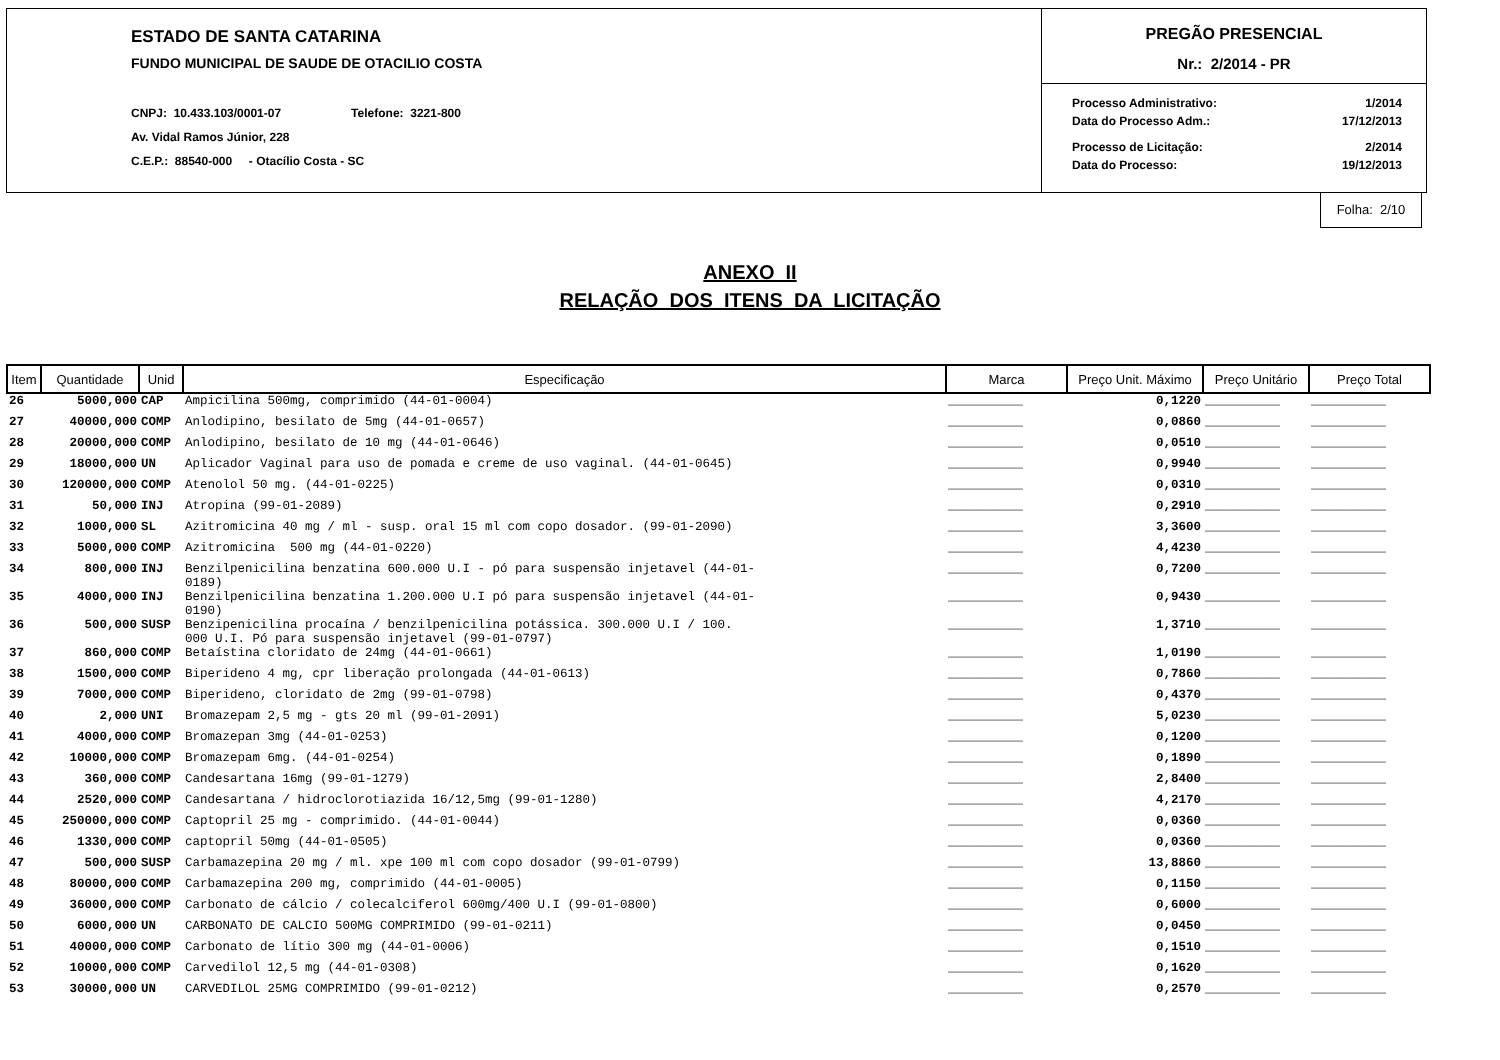ESTADO DE SANTA CATARINA
FUNDO MUNICIPAL DE SAUDE DE OTACILIO COSTA
CNPJ: 10.433.103/0001-07 Telefone: 3221-800
Av. Vidal Ramos Júnior, 228
C.E.P.: 88540-000 - Otacílio Costa - SC
PREGÃO PRESENCIAL
Nr.: 2/2014 - PR
| Processo Administrativo: | 1/2014 |
| Data do Processo Adm.: | 17/12/2013 |
| Processo de Licitação: | 2/2014 |
| Data do Processo: | 19/12/2013 |
Folha: 2/10
ANEXO II
RELAÇÃO DOS ITENS DA LICITAÇÃO
| Item | Quantidade | Unid | Especificação | Marca | Preço Unit. Máximo | Preço Unitário | Preço Total |
| --- | --- | --- | --- | --- | --- | --- | --- |
| 26 | 5000,000 | CAP | Ampicilina 500mg, comprimido (44-01-0004) | __________ | 0,1220 | __________ | __________ |
| 27 | 40000,000 | COMP | Anlodipino, besilato de 5mg (44-01-0657) | __________ | 0,0860 | __________ | __________ |
| 28 | 20000,000 | COMP | Anlodipino, besilato de 10 mg (44-01-0646) | __________ | 0,0510 | __________ | __________ |
| 29 | 18000,000 | UN | Aplicador Vaginal para uso de pomada e creme de uso vaginal. (44-01-0645) | __________ | 0,9940 | __________ | __________ |
| 30 | 120000,000 | COMP | Atenolol 50 mg. (44-01-0225) | __________ | 0,0310 | __________ | __________ |
| 31 | 50,000 | INJ | Atropina (99-01-2089) | __________ | 0,2910 | __________ | __________ |
| 32 | 1000,000 | SL | Azitromicina 40 mg / ml - susp. oral 15 ml com copo dosador. (99-01-2090) | __________ | 3,3600 | __________ | __________ |
| 33 | 5000,000 | COMP | Azitromicina 500 mg (44-01-0220) | __________ | 4,4230 | __________ | __________ |
| 34 | 800,000 | INJ | Benzilpenicilina benzatina 600.000 U.I - pó para suspensão injetavel (44-01- 0189) | __________ | 0,7200 | __________ | __________ |
| 35 | 4000,000 | INJ | Benzilpenicilina benzatina 1.200.000 U.I pó para suspensão injetavel (44-01- 0190) | __________ | 0,9430 | __________ | __________ |
| 36 | 500,000 | SUSP | Benzipenicilina procaína / benzilpenicilina potássica. 300.000 U.I / 100. 000 U.I. Pó para suspensão injetavel (99-01-0797) | __________ | 1,3710 | __________ | __________ |
| 37 | 860,000 | COMP | Betaístina cloridato de 24mg (44-01-0661) | __________ | 1,0190 | __________ | __________ |
| 38 | 1500,000 | COMP | Biperideno 4 mg, cpr liberação prolongada (44-01-0613) | __________ | 0,7860 | __________ | __________ |
| 39 | 7000,000 | COMP | Biperideno, cloridato de 2mg (99-01-0798) | __________ | 0,4370 | __________ | __________ |
| 40 | 2,000 | UNI | Bromazepam 2,5 mg - gts 20 ml (99-01-2091) | __________ | 5,0230 | __________ | __________ |
| 41 | 4000,000 | COMP | Bromazepan 3mg (44-01-0253) | __________ | 0,1200 | __________ | __________ |
| 42 | 10000,000 | COMP | Bromazepam 6mg. (44-01-0254) | __________ | 0,1890 | __________ | __________ |
| 43 | 360,000 | COMP | Candesartana 16mg (99-01-1279) | __________ | 2,8400 | __________ | __________ |
| 44 | 2520,000 | COMP | Candesartana / hidroclorotiazida 16/12,5mg (99-01-1280) | __________ | 4,2170 | __________ | __________ |
| 45 | 250000,000 | COMP | Captopril 25 mg - comprimido. (44-01-0044) | __________ | 0,0360 | __________ | __________ |
| 46 | 1330,000 | COMP | captopril 50mg (44-01-0505) | __________ | 0,0360 | __________ | __________ |
| 47 | 500,000 | SUSP | Carbamazepina 20 mg / ml. xpe 100 ml com copo dosador (99-01-0799) | __________ | 13,8860 | __________ | __________ |
| 48 | 80000,000 | COMP | Carbamazepina 200 mg, comprimido (44-01-0005) | __________ | 0,1150 | __________ | __________ |
| 49 | 36000,000 | COMP | Carbonato de cálcio / colecalciferol 600mg/400 U.I (99-01-0800) | __________ | 0,6000 | __________ | __________ |
| 50 | 6000,000 | UN | CARBONATO DE CALCIO 500MG COMPRIMIDO (99-01-0211) | __________ | 0,0450 | __________ | __________ |
| 51 | 40000,000 | COMP | Carbonato de lítio 300 mg (44-01-0006) | __________ | 0,1510 | __________ | __________ |
| 52 | 10000,000 | COMP | Carvedilol 12,5 mg (44-01-0308) | __________ | 0,1620 | __________ | __________ |
| 53 | 30000,000 | UN | CARVEDILOL 25MG COMPRIMIDO (99-01-0212) | __________ | 0,2570 | __________ | __________ |